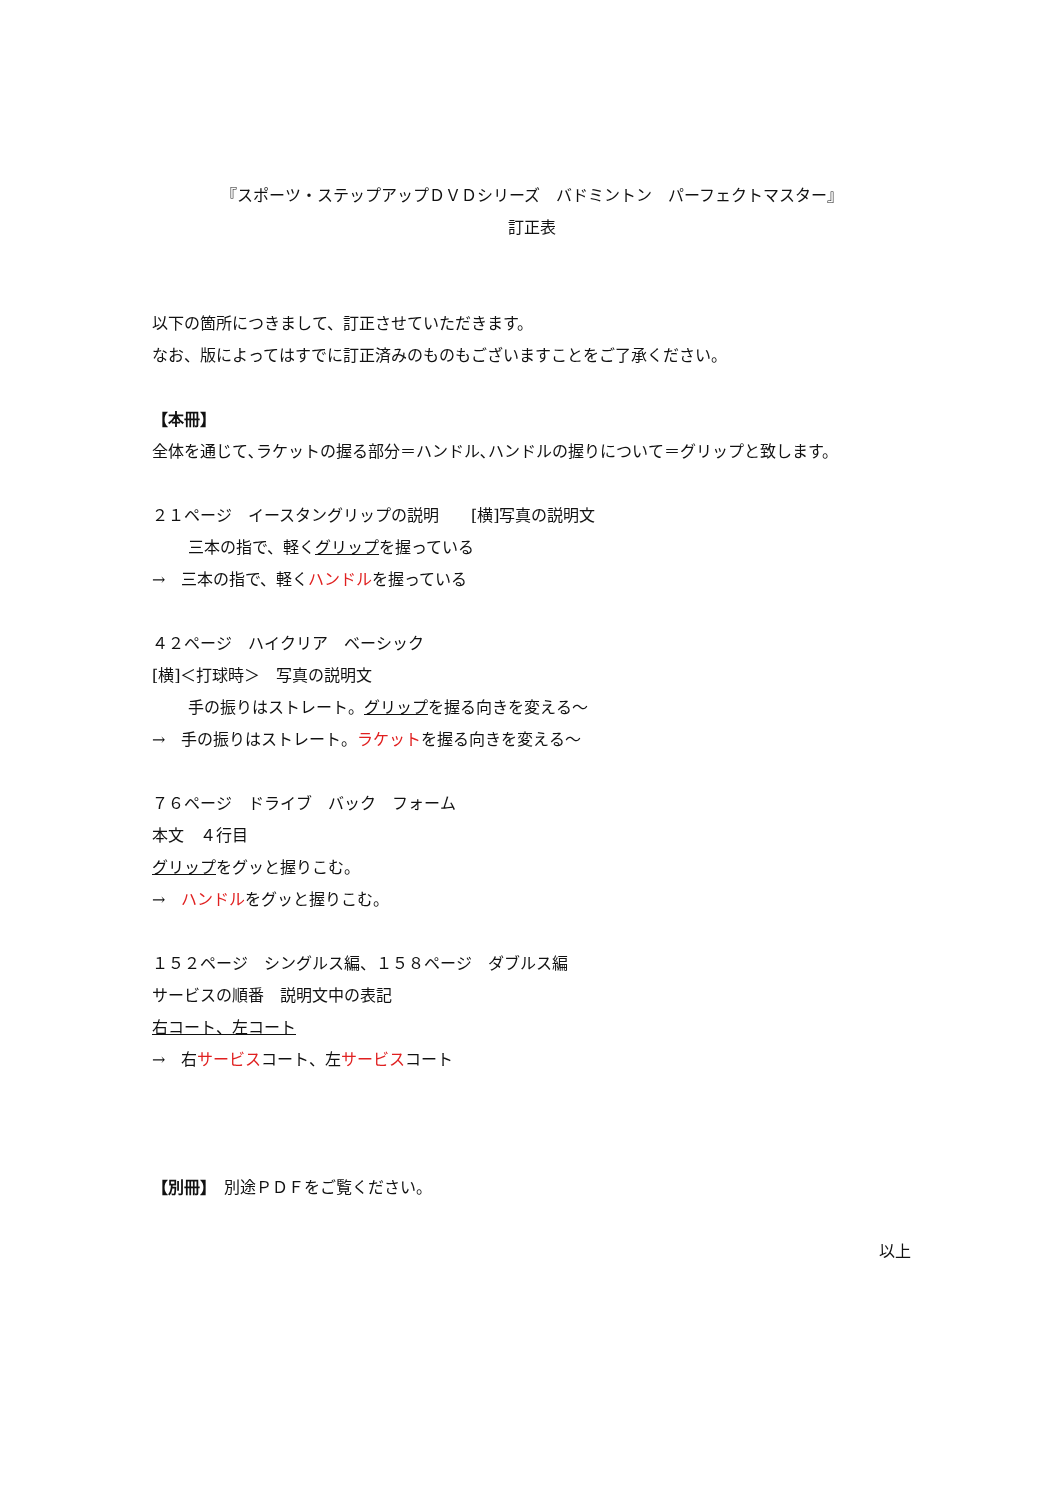『スポーツ・ステップアップＤＶＤシリーズ　バドミントン　パーフェクトマスター』
訂正表
以下の箇所につきまして、訂正させていただきます。
なお、版によってはすでに訂正済みのものもございますことをご了承ください。
【本冊】
全体を通じて､ラケットの握る部分＝ハンドル､ハンドルの握りについて＝グリップと致します。
２１ページ　イースタングリップの説明　　[横]写真の説明文
三本の指で、軽くグリップを握っている
→　三本の指で、軽くハンドルを握っている
４２ページ　ハイクリア　ベーシック
[横]＜打球時＞　写真の説明文
手の振りはストレート。グリップを握る向きを変える～
→　手の振りはストレート。ラケットを握る向きを変える～
７６ページ　ドライブ　バック　フォーム
本文　４行目
グリップをグッと握りこむ。
→　ハンドルをグッと握りこむ。
１５２ページ　シングルス編、１５８ページ　ダブルス編
サービスの順番　説明文中の表記
右コート、左コート
→　右サービスコート、左サービスコート
【別冊】　別途ＰＤＦをご覧ください。
以上